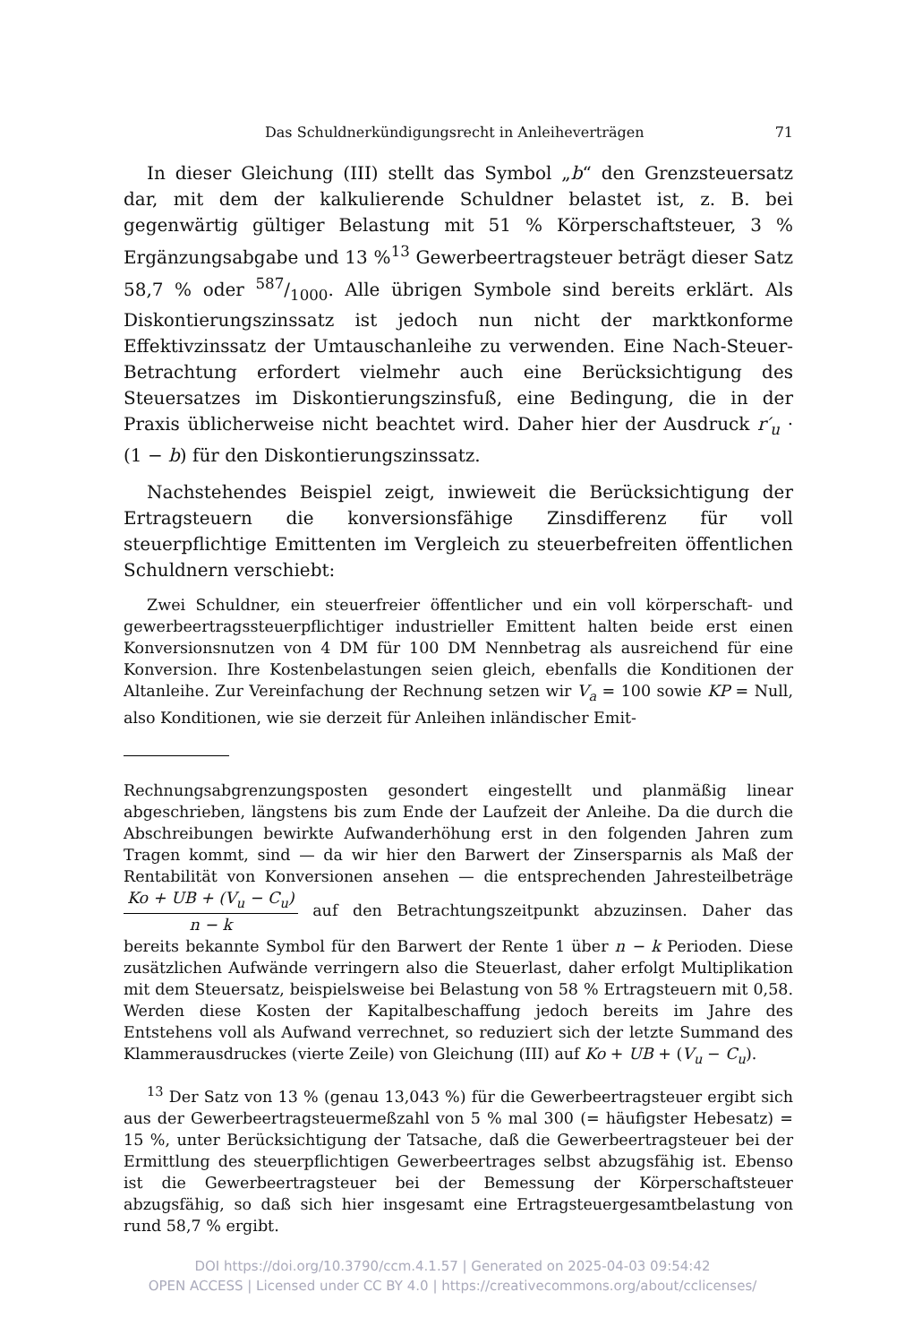Das Schuldnerkündigungsrecht in Anleiheverträgen 71
In dieser Gleichung (III) stellt das Symbol „b“ den Grenzsteuersatz dar, mit dem der kalkulierende Schuldner belastet ist, z. B. bei gegenwärtig gültiger Belastung mit 51 % Körperschaftsteuer, 3 % Ergänzungsabgabe und 13 %<sup>13</sup> Gewerbeertragsteuer beträgt dieser Satz 58,7 % oder 587/1000. Alle übrigen Symbole sind bereits erklärt. Als Diskontierungszinssatz ist jedoch nun nicht der marktkonforme Effektivzinssatz der Umtauschanleihe zu verwenden. Eine Nach-Steuer-Betrachtung erfordert vielmehr auch eine Berücksichtigung des Steuersatzes im Diskontierungszinsfuß, eine Bedingung, die in der Praxis üblicherweise nicht beachtet wird. Daher hier der Ausdruck r′<sub>u</sub> · (1 − b) für den Diskontierungszinssatz.
Nachstehendes Beispiel zeigt, inwieweit die Berücksichtigung der Ertragsteuern die konversionsfähige Zinsdifferenz für voll steuerpflichtige Emittenten im Vergleich zu steuerbefreiten öffentlichen Schuldnern verschiebt:
Zwei Schuldner, ein steuerfreier öffentlicher und ein voll körperschaft- und gewerbeertragssteuerpflichtiger industrieller Emittent halten beide erst einen Konversionsnutzen von 4 DM für 100 DM Nennbetrag als ausreichend für eine Konversion. Ihre Kostenbelastungen seien gleich, ebenfalls die Konditionen der Altanleihe. Zur Vereinfachung der Rechnung setzen wir V<sub>a</sub> = 100 sowie KP = Null, also Konditionen, wie sie derzeit für Anleihen inländischer Emit-
Rechnungsabgrenzungsposten gesondert eingestellt und planmäßig linear abgeschrieben, längstens bis zum Ende der Laufzeit der Anleihe. Da die durch die Abschreibungen bewirkte Aufwanderhöhung erst in den folgenden Jahren zum Tragen kommt, sind — da wir hier den Barwert der Zinsersparnis als Maß der Rentabilität von Konversionen ansehen — die entsprechenden Jahresteilbeträge Ko + UB + (V<sub>u</sub> − C<sub>u</sub>) n − k auf den Betrachtungszeitpunkt abzuzinsen. Daher das bereits bekannte Symbol für den Barwert der Rente 1 über n − k Perioden. Diese zusätzlichen Aufwände verringern also die Steuerlast, daher erfolgt Multiplikation mit dem Steuersatz, beispielsweise bei Belastung von 58 % Ertragsteuern mit 0,58. Werden diese Kosten der Kapitalbeschaffung jedoch bereits im Jahre des Entstehens voll als Aufwand verrechnet, so reduziert sich der letzte Summand des Klammerausdruckes (vierte Zeile) von Gleichung (III) auf Ko + UB + (V<sub>u</sub> − C<sub>u</sub>).
<sup>13</sup> Der Satz von 13 % (genau 13,043 %) für die Gewerbeertragsteuer ergibt sich aus der Gewerbeertragsteuermeßzahl von 5 % mal 300 (= häufigster Hebesatz) = 15 %, unter Berücksichtigung der Tatsache, daß die Gewerbeertragsteuer bei der Ermittlung des steuerpflichtigen Gewerbeertrages selbst abzugsfähig ist. Ebenso ist die Gewerbeertragsteuer bei der Bemessung der Körperschaftsteuer abzugsfähig, so daß sich hier insgesamt eine Ertragsteuergesamtbelastung von rund 58,7 % ergibt.
DOI https://doi.org/10.3790/ccm.4.1.57 | Generated on 2025-04-03 09:54:42
OPEN ACCESS | Licensed under CC BY 4.0 | https://creativecommons.org/about/cclicenses/